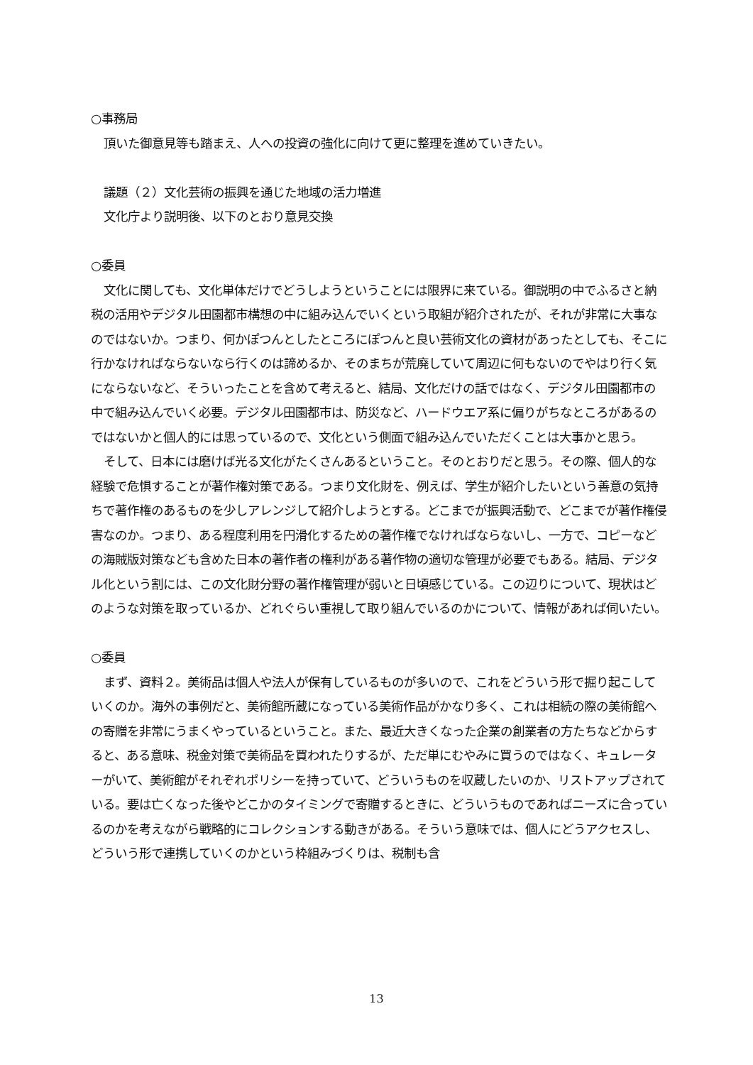○事務局
頂いた御意見等も踏まえ、人への投資の強化に向けて更に整理を進めていきたい。
議題（２）文化芸術の振興を通じた地域の活力増進
文化庁より説明後、以下のとおり意見交換
○委員
文化に関しても、文化単体だけでどうしようということには限界に来ている。御説明の中でふるさと納税の活用やデジタル田園都市構想の中に組み込んでいくという取組が紹介されたが、それが非常に大事なのではないか。つまり、何かぽつんとしたところにぽつんと良い芸術文化の資材があったとしても、そこに行かなければならないなら行くのは諦めるか、そのまちが荒廃していて周辺に何もないのでやはり行く気にならないなど、そういったことを含めて考えると、結局、文化だけの話ではなく、デジタル田園都市の中で組み込んでいく必要。デジタル田園都市は、防災など、ハードウエア系に偏りがちなところがあるのではないかと個人的には思っているので、文化という側面で組み込んでいただくことは大事かと思う。
そして、日本には磨けば光る文化がたくさんあるということ。そのとおりだと思う。その際、個人的な経験で危惧することが著作権対策である。つまり文化財を、例えば、学生が紹介したいという善意の気持ちで著作権のあるものを少しアレンジして紹介しようとする。どこまでが振興活動で、どこまでが著作権侵害なのか。つまり、ある程度利用を円滑化するための著作権でなければならないし、一方で、コピーなどの海賊版対策なども含めた日本の著作者の権利がある著作物の適切な管理が必要でもある。結局、デジタル化という割には、この文化財分野の著作権管理が弱いと日頃感じている。この辺りについて、現状はどのような対策を取っているか、どれぐらい重視して取り組んでいるのかについて、情報があれば伺いたい。
○委員
まず、資料２。美術品は個人や法人が保有しているものが多いので、これをどういう形で掘り起こしていくのか。海外の事例だと、美術館所蔵になっている美術作品がかなり多く、これは相続の際の美術館への寄贈を非常にうまくやっているということ。また、最近大きくなった企業の創業者の方たちなどからすると、ある意味、税金対策で美術品を買われたりするが、ただ単にむやみに買うのではなく、キュレーターがいて、美術館がそれぞれポリシーを持っていて、どういうものを収蔵したいのか、リストアップされている。要は亡くなった後やどこかのタイミングで寄贈するときに、どういうものであればニーズに合っているのかを考えながら戦略的にコレクションする動きがある。そういう意味では、個人にどうアクセスし、どういう形で連携していくのかという枠組みづくりは、税制も含
13